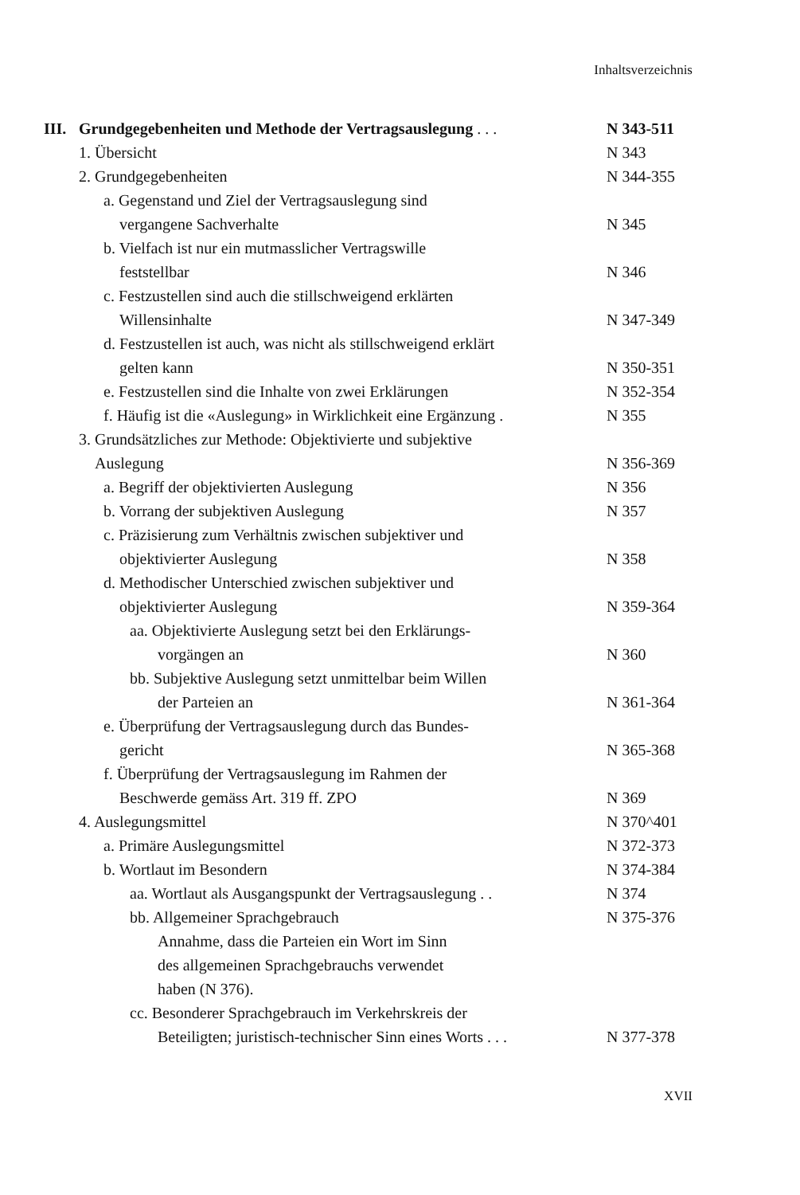Inhaltsverzeichnis
III. Grundgegebenheiten und Methode der Vertragsauslegung . . .
N 343-511
1. Übersicht N 343
2. Grundgegebenheiten N 344-355
a. Gegenstand und Ziel der Vertragsauslegung sind
vergangene Sachverhalte
N 345
b. Vielfach ist nur ein mutmasslicher Vertragswille
feststellbar
N 346
c. Festzustellen sind auch die stillschweigend erklärten
Willensinhalte
N 347-349
d. Festzustellen ist auch, was nicht als stillschweigend erklärt
gelten kann
N 350-351
e. Festzustellen sind die Inhalte von zwei Erklärungen
N 352-354
f. Häufig ist die «Auslegung» in Wirklichkeit eine Ergänzung .
N 355
3. Grundsätzliches zur Methode: Objektivierte und subjektive
Auslegung
N 356-369
a. Begriff der objektivierten Auslegung
N 356
b. Vorrang der subjektiven Auslegung
N 357
c. Präzisierung zum Verhältnis zwischen subjektiver und
objektivierter Auslegung
N 358
d. Methodischer Unterschied zwischen subjektiver und
objektivierter Auslegung
N 359-364
aa. Objektivierte Auslegung setzt bei den Erklärungs-
vorgängen an
N 360
bb. Subjektive Auslegung setzt unmittelbar beim Willen
der Parteien an
N 361-364
e. Überprüfung der Vertragsauslegung durch das Bundes-
gericht
N 365-368
f. Überprüfung der Vertragsauslegung im Rahmen der
Beschwerde gemäss Art. 319 ff. ZPO
N 369
4. Auslegungsmittel N 370^401
a. Primäre Auslegungsmittel N 372-373
b. Wortlaut im Besondern N 374-384
aa. Wortlaut als Ausgangspunkt der Vertragsauslegung . .
N 374
bb. Allgemeiner Sprachgebrauch
Annahme, dass die Parteien ein Wort im Sinn
des allgemeinen Sprachgebrauchs verwendet
haben (N 376).
N 375-376
cc. Besonderer Sprachgebrauch im Verkehrskreis der
Beteiligten; juristisch-technischer Sinn eines Worts . . .
N 377-378
XVII